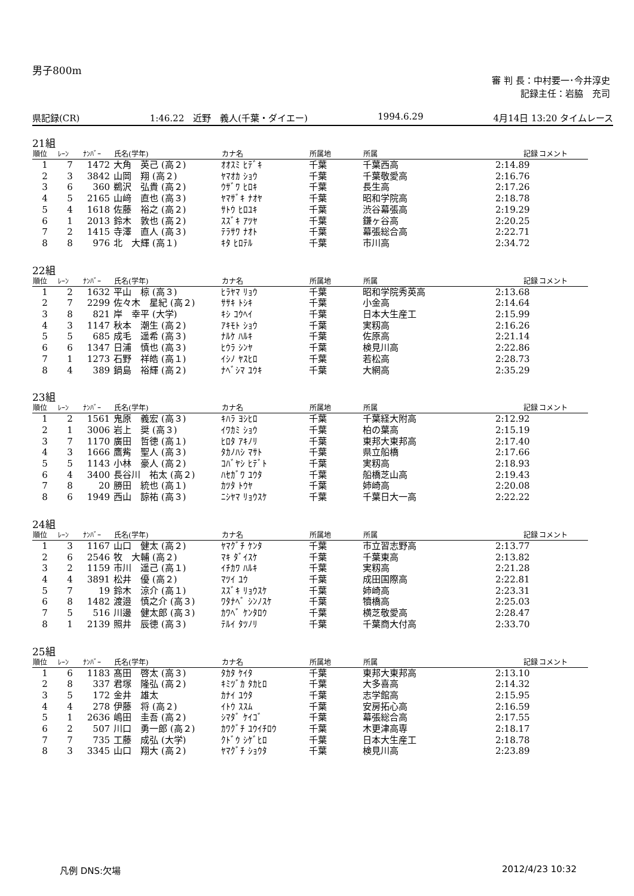男子800m
審 判 長：中村要一･今井淳史
記録主任：岩脇　充司
県記録(CR) 1:46.22　近野　義人(千葉・ダイエー) 1994.6.29 4月14日 13:20 タイムレース
21組
| 順位 | ﾚｰﾝ | ﾅﾝﾊﾞｰ | 氏名(学年) | カナ名 | 所属地 | 所属 | 記録 | コメント |
| --- | --- | --- | --- | --- | --- | --- | --- | --- |
| 1 | 7 | 1472 | 大角 英己 (高２) | ｵｵｽﾐ ﾋﾃﾞｷ | 千葉 | 千葉西高 | 2:14.89 | |
| 2 | 3 | 3842 | 山岡 翔 (高２) | ﾔﾏｵｶ ｼｮｳ | 千葉 | 千葉敬愛高 | 2:16.76 | |
| 3 | 6 | 360 | 鵜沢 弘貴 (高２) | ｳｻﾞﾜ ﾋﾛｷ | 千葉 | 長生高 | 2:17.26 | |
| 4 | 5 | 2165 | 山﨑 直也 (高３) | ﾔﾏｻﾞｷ ﾅｵﾔ | 千葉 | 昭和学院高 | 2:18.78 | |
| 5 | 4 | 1618 | 佐藤 裕之 (高２) | ｻﾄｳ ﾋﾛﾕｷ | 千葉 | 渋谷幕張高 | 2:19.29 | |
| 6 | 1 | 2013 | 鈴木 敦也 (高２) | ｽｽﾞｷ ｱﾂﾔ | 千葉 | 鎌ヶ谷高 | 2:20.25 | |
| 7 | 2 | 1415 | 寺澤 直人 (高３) | ﾃﾗｻﾜ ﾅｵﾄ | 千葉 | 幕張総合高 | 2:22.71 | |
| 8 | 8 | 976 | 北 大輝 (高１) | ｷﾀ ﾋﾛﾃﾙ | 千葉 | 市川高 | 2:34.72 | |
22組
| 順位 | ﾚｰﾝ | ﾅﾝﾊﾞｰ | 氏名(学年) | カナ名 | 所属地 | 所属 | 記録 | コメント |
| --- | --- | --- | --- | --- | --- | --- | --- | --- |
| 1 | 2 | 1632 | 平山 椋 (高３) | ﾋﾗﾔﾏ ﾘｮｳ | 千葉 | 昭和学院秀英高 | 2:13.68 | |
| 2 | 7 | 2299 | 佐々木 星紀 (高２) | ｻｻｷ ﾄｼｷ | 千葉 | 小金高 | 2:14.64 | |
| 3 | 8 | 821 | 岸 幸平 (大学) | ｷｼ ｺｳﾍｲ | 千葉 | 日本大生産工 | 2:15.99 | |
| 4 | 3 | 1147 | 秋本 潮生 (高２) | ｱｷﾓﾄ ｼｮｳ | 千葉 | 実籾高 | 2:16.26 | |
| 5 | 5 | 685 | 成毛 遥希 (高３) | ﾅﾙｹ ﾊﾙｷ | 千葉 | 佐原高 | 2:21.14 | |
| 6 | 6 | 1347 | 日浦 慎也 (高３) | ﾋｳﾗ ｼﾝﾔ | 千葉 | 検見川高 | 2:22.86 | |
| 7 | 1 | 1273 | 石野 祥皓 (高１) | ｲｼﾉ ﾔｽﾋﾛ | 千葉 | 若松高 | 2:28.73 | |
| 8 | 4 | 389 | 鍋島 裕輝 (高２) | ﾅﾍﾞｼﾏ ﾕｳｷ | 千葉 | 大網高 | 2:35.29 | |
23組
| 順位 | ﾚｰﾝ | ﾅﾝﾊﾞｰ | 氏名(学年) | カナ名 | 所属地 | 所属 | 記録 | コメント |
| --- | --- | --- | --- | --- | --- | --- | --- | --- |
| 1 | 2 | 1561 | 鬼原 義宏 (高３) | ｷﾊﾗ ﾖｼﾋﾛ | 千葉 | 千葉経大附高 | 2:12.92 | |
| 2 | 1 | 3006 | 岩上 奨 (高３) | ｲﾜｶﾐ ｼｮｳ | 千葉 | 柏の葉高 | 2:15.19 | |
| 3 | 7 | 1170 | 廣田 哲徳 (高１) | ﾋﾛﾀ ｱｷﾉﾘ | 千葉 | 東邦大東邦高 | 2:17.40 | |
| 4 | 3 | 1666 | 鷹觜 聖人 (高３) | ﾀｶﾉﾊｼ ﾏｻﾄ | 千葉 | 県立船橋 | 2:17.66 | |
| 5 | 5 | 1143 | 小林 豪人 (高２) | ｺﾊﾞﾔｼ ﾋﾃﾞﾄ | 千葉 | 実籾高 | 2:18.93 | |
| 6 | 4 | 3400 | 長谷川 祐太 (高２) | ﾊｾｶﾞﾜ ﾕｳﾀ | 千葉 | 船橋芝山高 | 2:19.43 | |
| 7 | 8 | 20 | 勝田 統也 (高１) | ｶﾂﾀ ﾄｳﾔ | 千葉 | 姉崎高 | 2:20.08 | |
| 8 | 6 | 1949 | 西山 諒祐 (高３) | ﾆｼﾔﾏ ﾘｮｳｽｹ | 千葉 | 千葉日大一高 | 2:22.22 | |
24組
| 順位 | ﾚｰﾝ | ﾅﾝﾊﾞｰ | 氏名(学年) | カナ名 | 所属地 | 所属 | 記録 | コメント |
| --- | --- | --- | --- | --- | --- | --- | --- | --- |
| 1 | 3 | 1167 | 山口 健太 (高２) | ﾔﾏｸﾞﾁ ｹﾝﾀ | 千葉 | 市立習志野高 | 2:13.77 | |
| 2 | 6 | 2546 | 牧 大輔 (高２) | ﾏｷ ﾀﾞｲｽｹ | 千葉 | 千葉東高 | 2:13.82 | |
| 3 | 2 | 1159 | 市川 遥己 (高１) | ｲﾁｶﾜ ﾊﾙｷ | 千葉 | 実籾高 | 2:21.28 | |
| 4 | 4 | 3891 | 松井 優 (高２) | ﾏﾂｲ ﾕｳ | 千葉 | 成田国際高 | 2:22.81 | |
| 5 | 7 | 19 | 鈴木 涼介 (高１) | ｽｽﾞｷ ﾘｮｳｽｹ | 千葉 | 姉崎高 | 2:23.31 | |
| 6 | 8 | 1482 | 渡邉 慎之介 (高３) | ﾜﾀﾅﾍﾞ ｼﾝﾉｽｹ | 千葉 | 犢橋高 | 2:25.03 | |
| 7 | 5 | 516 | 川邊 健太郎 (高３) | ｶﾜﾍﾞ ｹﾝﾀﾛｳ | 千葉 | 横芝敬愛高 | 2:28.47 | |
| 8 | 1 | 2139 | 照井 辰徳 (高３) | ﾃﾙｲ ﾀﾂﾉﾘ | 千葉 | 千葉商大付高 | 2:33.70 | |
25組
| 順位 | ﾚｰﾝ | ﾅﾝﾊﾞｰ | 氏名(学年) | カナ名 | 所属地 | 所属 | 記録 | コメント |
| --- | --- | --- | --- | --- | --- | --- | --- | --- |
| 1 | 6 | 1183 | 髙田 啓太 (高３) | ﾀｶﾀ ｹｲﾀ | 千葉 | 東邦大東邦高 | 2:13.10 | |
| 2 | 8 | 337 | 君塚 隆弘 (高２) | ｷﾐﾂﾞｶ ﾀｶﾋﾛ | 千葉 | 大多喜高 | 2:14.32 | |
| 3 | 5 | 172 | 金井 雄太 | ｶﾅｲ ﾕｳﾀ | 千葉 | 志学館高 | 2:15.95 | |
| 4 | 4 | 278 | 伊藤 将 (高２) | ｲﾄｳ ｽｽﾑ | 千葉 | 安房拓心高 | 2:16.59 | |
| 5 | 1 | 2636 | 嶋田 圭吾 (高２) | ｼﾏﾀﾞ ｹｲｺﾞ | 千葉 | 幕張総合高 | 2:17.55 | |
| 6 | 2 | 507 | 川口 勇一郎 (高２) | ｶﾜｸﾞﾁ ﾕｳｲﾁﾛｳ | 千葉 | 木更津高専 | 2:18.17 | |
| 7 | 7 | 735 | 工藤 成弘 (大学) | ｸﾄﾞｳ ｼｹﾞﾋﾛ | 千葉 | 日本大生産工 | 2:18.78 | |
| 8 | 3 | 3345 | 山口 翔大 (高２) | ﾔﾏｸﾞﾁ ｼｮｳﾀ | 千葉 | 検見川高 | 2:23.89 | |
凡例 DNS:欠場 2012/4/23 10:32